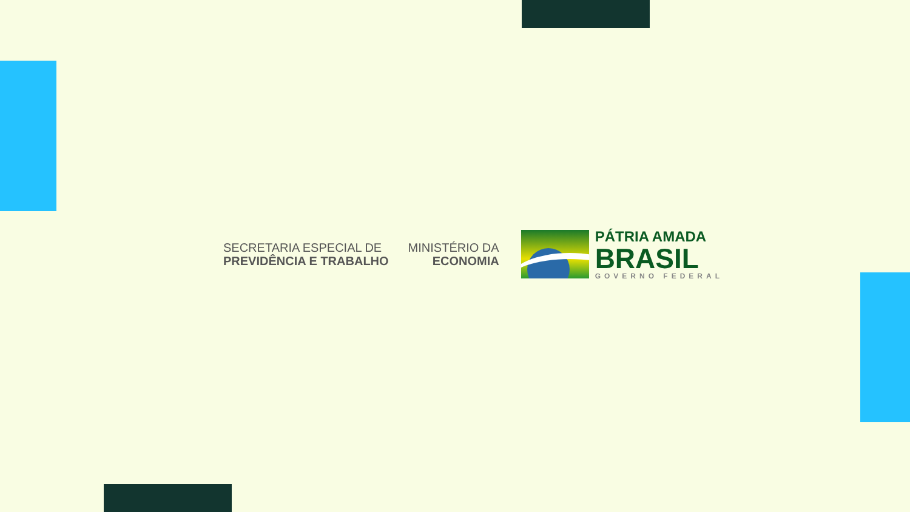SECRETARIA ESPECIAL DE
PREVIDÊNCIA E TRABALHO
MINISTÉRIO DA
ECONOMIA
PÁTRIA AMADA
BRASIL
GOVERNO FEDERAL